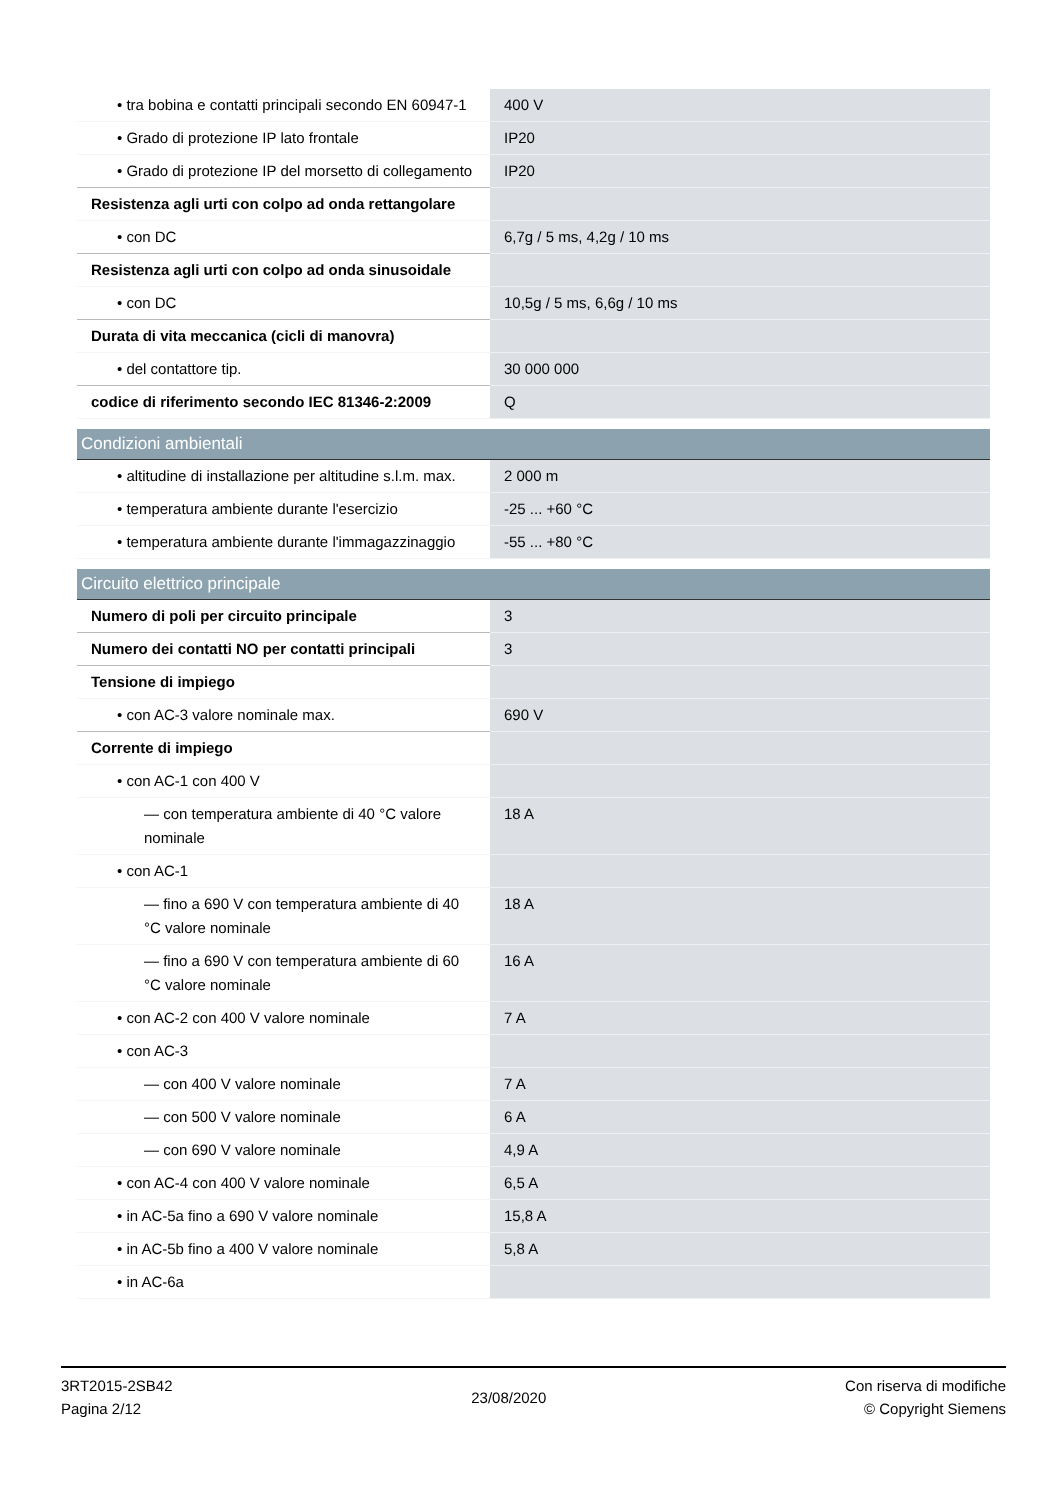| • tra bobina e contatti principali secondo EN 60947-1 | 400 V |
| • Grado di protezione IP lato frontale | IP20 |
| • Grado di protezione IP del morsetto di collegamento | IP20 |
| Resistenza agli urti con colpo ad onda rettangolare | |
| • con DC | 6,7g / 5 ms, 4,2g / 10 ms |
| Resistenza agli urti con colpo ad onda sinusoidale | |
| • con DC | 10,5g / 5 ms, 6,6g / 10 ms |
| Durata di vita meccanica (cicli di manovra) | |
| • del contattore tip. | 30 000 000 |
| codice di riferimento secondo IEC 81346-2:2009 | Q |
| Condizioni ambientali | |
| • altitudine di installazione per altitudine s.l.m. max. | 2 000 m |
| • temperatura ambiente durante l'esercizio | -25 ... +60 °C |
| • temperatura ambiente durante l'immagazzinaggio | -55 ... +80 °C |
| Circuito elettrico principale | |
| Numero di poli per circuito principale | 3 |
| Numero dei contatti NO per contatti principali | 3 |
| Tensione di impiego | |
| • con AC-3 valore nominale max. | 690 V |
| Corrente di impiego | |
| • con AC-1 con 400 V | |
| — con temperatura ambiente di 40 °C valore nominale | 18 A |
| • con AC-1 | |
| — fino a 690 V con temperatura ambiente di 40 °C valore nominale | 18 A |
| — fino a 690 V con temperatura ambiente di 60 °C valore nominale | 16 A |
| • con AC-2 con 400 V valore nominale | 7 A |
| • con AC-3 | |
| — con 400 V valore nominale | 7 A |
| — con 500 V valore nominale | 6 A |
| — con 690 V valore nominale | 4,9 A |
| • con AC-4 con 400 V valore nominale | 6,5 A |
| • in AC-5a fino a 690 V valore nominale | 15,8 A |
| • in AC-5b fino a 400 V valore nominale | 5,8 A |
| • in AC-6a | |
3RT2015-2SB42
Pagina 2/12
23/08/2020
Con riserva di modifiche
© Copyright Siemens